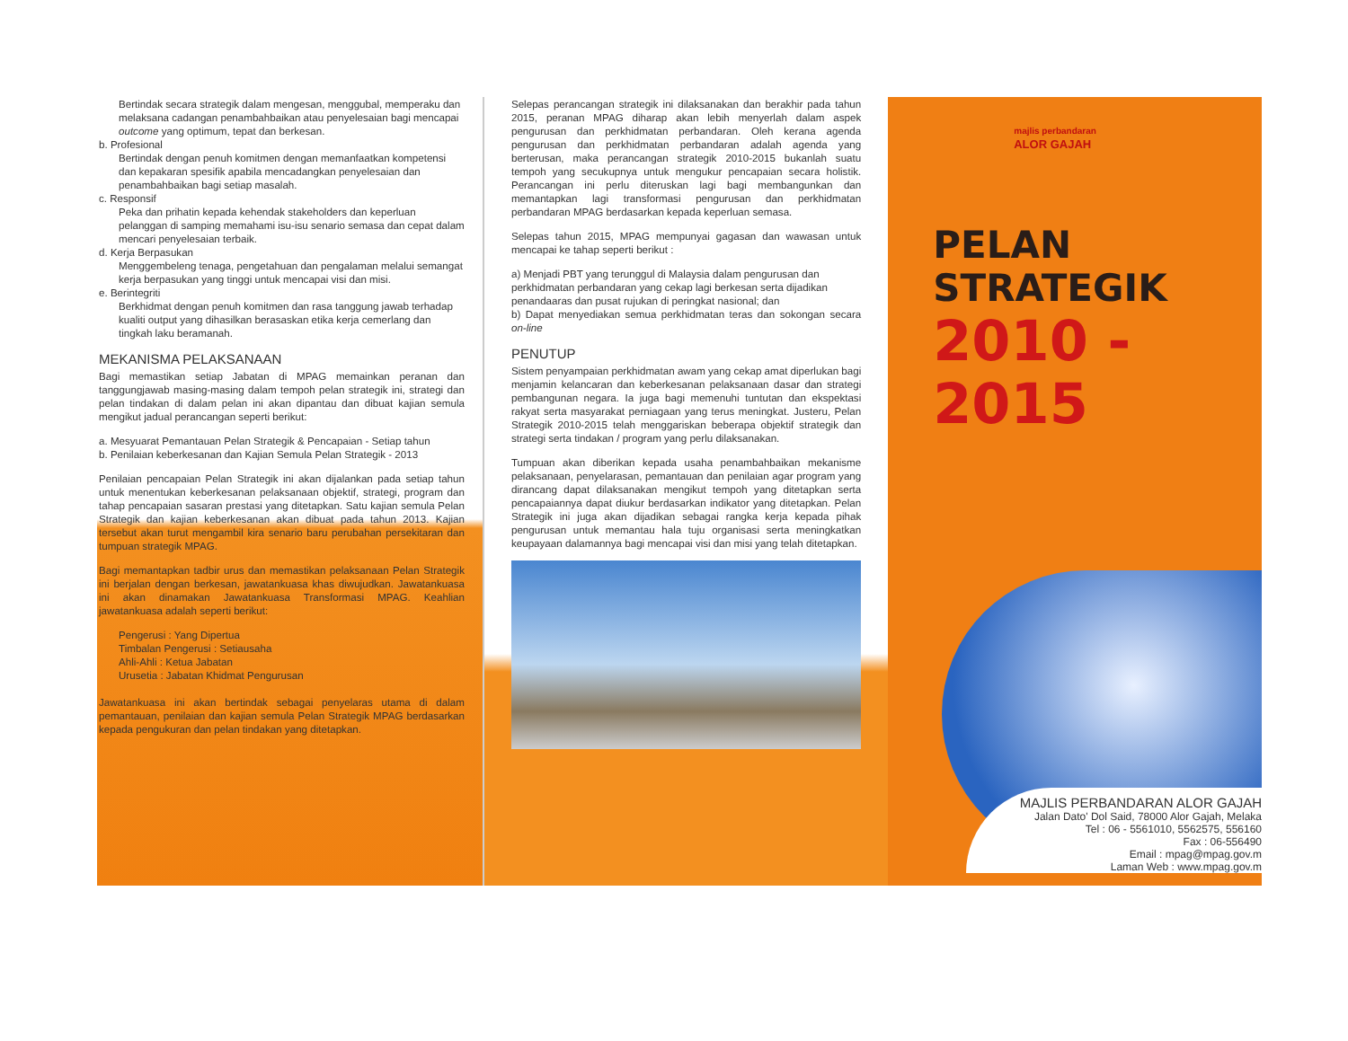Bertindak secara strategik dalam mengesan, menggubal, memperaku dan melaksana cadangan penambahbaikan atau penyelesaian bagi mencapai outcome yang optimum, tepat dan berkesan.
b. Profesional
Bertindak dengan penuh komitmen dengan memanfaatkan kompetensi dan kepakaran spesifik apabila mencadangkan penyelesaian dan penambahbaikan bagi setiap masalah.
c. Responsif
Peka dan prihatin kepada kehendak stakeholders dan keperluan pelanggan di samping memahami isu-isu senario semasa dan cepat dalam mencari penyelesaian terbaik.
d. Kerja Berpasukan
Menggembeleng tenaga, pengetahuan dan pengalaman melalui semangat kerja berpasukan yang tinggi untuk mencapai visi dan misi.
e. Berintegriti
Berkhidmat dengan penuh komitmen dan rasa tanggung jawab terhadap kualiti output yang dihasilkan berasaskan etika kerja cemerlang dan tingkah laku beramanah.
MEKANISMA PELAKSANAAN
Bagi memastikan setiap Jabatan di MPAG memainkan peranan dan tanggungjawab masing-masing dalam tempoh pelan strategik ini, strategi dan pelan tindakan di dalam pelan ini akan dipantau dan dibuat kajian semula mengikut jadual perancangan seperti berikut:
a. Mesyuarat Pemantauan Pelan Strategik & Pencapaian - Setiap tahun
b. Penilaian keberkesanan dan Kajian Semula Pelan Strategik - 2013
Penilaian pencapaian Pelan Strategik ini akan dijalankan pada setiap tahun untuk menentukan keberkesanan pelaksanaan objektif, strategi, program dan tahap pencapaian sasaran prestasi yang ditetapkan. Satu kajian semula Pelan Strategik dan kajian keberkesanan akan dibuat pada tahun 2013. Kajian tersebut akan turut mengambil kira senario baru perubahan persekitaran dan tumpuan strategik MPAG.
Bagi memantapkan tadbir urus dan memastikan pelaksanaan Pelan Strategik ini berjalan dengan berkesan, jawatankuasa khas diwujudkan. Jawatankuasa ini akan dinamakan Jawatankuasa Transformasi MPAG. Keahlian jawatankuasa adalah seperti berikut:
Pengerusi : Yang Dipertua
Timbalan Pengerusi : Setiausaha
Ahli-Ahli : Ketua Jabatan
Urusetia : Jabatan Khidmat Pengurusan
Jawatankuasa ini akan bertindak sebagai penyelaras utama di dalam pemantauan, penilaian dan kajian semula Pelan Strategik MPAG berdasarkan kepada pengukuran dan pelan tindakan yang ditetapkan.
Selepas perancangan strategik ini dilaksanakan dan berakhir pada tahun 2015, peranan MPAG diharap akan lebih menyerlah dalam aspek pengurusan dan perkhidmatan perbandaran. Oleh kerana agenda pengurusan dan perkhidmatan perbandaran adalah agenda yang berterusan, maka perancangan strategik 2010-2015 bukanlah suatu tempoh yang secukupnya untuk mengukur pencapaian secara holistik. Perancangan ini perlu diteruskan lagi bagi membangunkan dan memantapkan lagi transformasi pengurusan dan perkhidmatan perbandaran MPAG berdasarkan kepada keperluan semasa.
Selepas tahun 2015, MPAG mempunyai gagasan dan wawasan untuk mencapai ke tahap seperti berikut :
a) Menjadi PBT yang terunggul di Malaysia dalam pengurusan dan perkhidmatan perbandaran yang cekap lagi berkesan serta dijadikan penandaaras dan pusat rujukan di peringkat nasional; dan
b) Dapat menyediakan semua perkhidmatan teras dan sokongan secara on-line
PENUTUP
Sistem penyampaian perkhidmatan awam yang cekap amat diperlukan bagi menjamin kelancaran dan keberkesanan pelaksanaan dasar dan strategi pembangunan negara. Ia juga bagi memenuhi tuntutan dan ekspektasi rakyat serta masyarakat perniagaan yang terus meningkat. Justeru, Pelan Strategik 2010-2015 telah menggariskan beberapa objektif strategik dan strategi serta tindakan / program yang perlu dilaksanakan.
Tumpuan akan diberikan kepada usaha penambahbaikan mekanisme pelaksanaan, penyelarasan, pemantauan dan penilaian agar program yang dirancang dapat dilaksanakan mengikut tempoh yang ditetapkan serta pencapaiannya dapat diukur berdasarkan indikator yang ditetapkan. Pelan Strategik ini juga akan dijadikan sebagai rangka kerja kepada pihak pengurusan untuk memantau hala tuju organisasi serta meningkatkan keupayaan dalamannya bagi mencapai visi dan misi yang telah ditetapkan.
majlis perbandaran
ALOR GAJAH
PELAN STRATEGIK
2010 - 2015
MAJLIS PERBANDARAN ALOR GAJAH
Jalan Dato' Dol Said, 78000 Alor Gajah, Melaka
Tel : 06 - 5561010, 5562575, 556160
Fax : 06-556490
Email : mpag@mpag.gov.m
Laman Web : www.mpag.gov.m